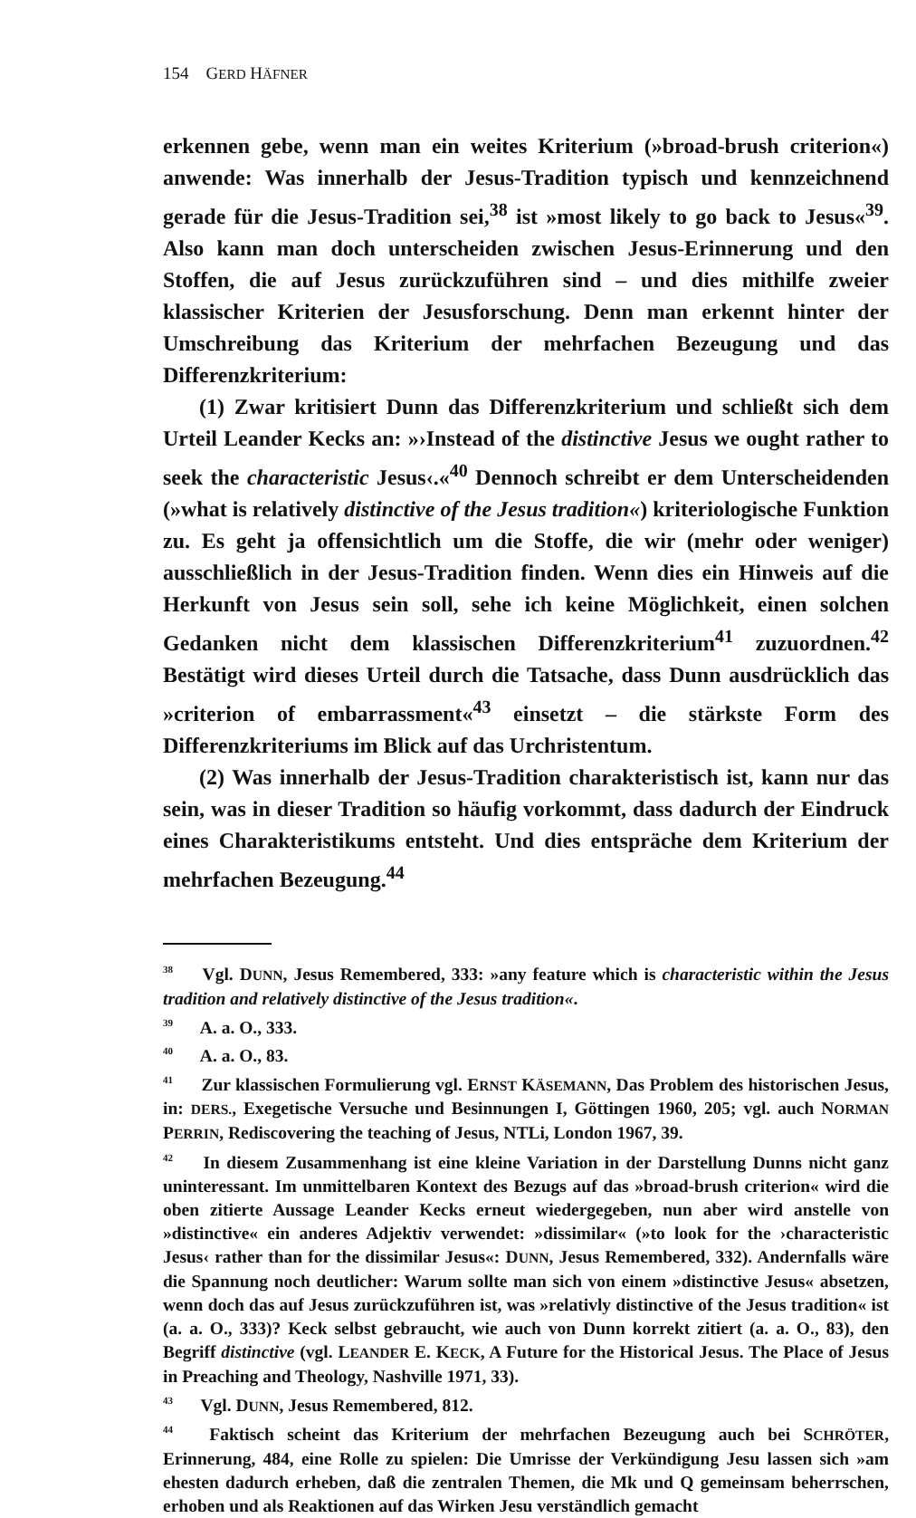154 GERD HÄFNER
erkennen gebe, wenn man ein weites Kriterium (»broad-brush criterion«) anwende: Was innerhalb der Jesus-Tradition typisch und kennzeichnend gerade für die Jesus-Tradition sei,<sup>38</sup> ist »most likely to go back to Jesus«<sup>39</sup>. Also kann man doch unterscheiden zwischen Jesus-Erinnerung und den Stoffen, die auf Jesus zurückzuführen sind – und dies mithilfe zweier klassischer Kriterien der Jesusforschung. Denn man erkennt hinter der Umschreibung das Kriterium der mehrfachen Bezeugung und das Differenzkriterium:
(1) Zwar kritisiert Dunn das Differenzkriterium und schließt sich dem Urteil Leander Kecks an: »›Instead of the distinctive Jesus we ought rather to seek the characteristic Jesus‹.«<sup>40</sup> Dennoch schreibt er dem Unterscheidenden (»what is relatively distinctive of the Jesus tradition«) kriteriologische Funktion zu. Es geht ja offensichtlich um die Stoffe, die wir (mehr oder weniger) ausschließlich in der Jesus-Tradition finden. Wenn dies ein Hinweis auf die Herkunft von Jesus sein soll, sehe ich keine Möglichkeit, einen solchen Gedanken nicht dem klassischen Differenzkriterium<sup>41</sup> zuzuordnen.<sup>42</sup> Bestätigt wird dieses Urteil durch die Tatsache, dass Dunn ausdrücklich das »criterion of embarrassment«<sup>43</sup> einsetzt – die stärkste Form des Differenzkriteriums im Blick auf das Urchristentum.
(2) Was innerhalb der Jesus-Tradition charakteristisch ist, kann nur das sein, was in dieser Tradition so häufig vorkommt, dass dadurch der Eindruck eines Charakteristikums entsteht. Und dies entspräche dem Kriterium der mehrfachen Bezeugung.<sup>44</sup>
<sup>38</sup> Vgl. DUNN, Jesus Remembered, 333: »any feature which is characteristic within the Jesus tradition and relatively distinctive of the Jesus tradition«.
<sup>39</sup> A. a. O., 333.
<sup>40</sup> A. a. O., 83.
<sup>41</sup> Zur klassischen Formulierung vgl. ERNST KÄSEMANN, Das Problem des historischen Jesus, in: DERS., Exegetische Versuche und Besinnungen I, Göttingen 1960, 205; vgl. auch NORMAN PERRIN, Rediscovering the teaching of Jesus, NTLi, London 1967, 39.
<sup>42</sup> In diesem Zusammenhang ist eine kleine Variation in der Darstellung Dunns nicht ganz uninteressant. Im unmittelbaren Kontext des Bezugs auf das »broad-brush criterion« wird die oben zitierte Aussage Leander Kecks erneut wiedergegeben, nun aber wird anstelle von »distinctive« ein anderes Adjektiv verwendet: »dissimilar« (»to look for the ›characteristic Jesus‹ rather than for the dissimilar Jesus«: DUNN, Jesus Remembered, 332). Andernfalls wäre die Spannung noch deutlicher: Warum sollte man sich von einem »distinctive Jesus« absetzen, wenn doch das auf Jesus zurückzuführen ist, was »relativly distinctive of the Jesus tradition« ist (a. a. O., 333)? Keck selbst gebraucht, wie auch von Dunn korrekt zitiert (a. a. O., 83), den Begriff distinctive (vgl. LEANDER E. KECK, A Future for the Historical Jesus. The Place of Jesus in Preaching and Theology, Nashville 1971, 33).
<sup>43</sup> Vgl. DUNN, Jesus Remembered, 812.
<sup>44</sup> Faktisch scheint das Kriterium der mehrfachen Bezeugung auch bei SCHRÖTER, Erinnerung, 484, eine Rolle zu spielen: Die Umrisse der Verkündigung Jesu lassen sich »am ehesten dadurch erheben, daß die zentralen Themen, die Mk und Q gemeinsam beherrschen, erhoben und als Reaktionen auf das Wirken Jesu verständlich gemacht